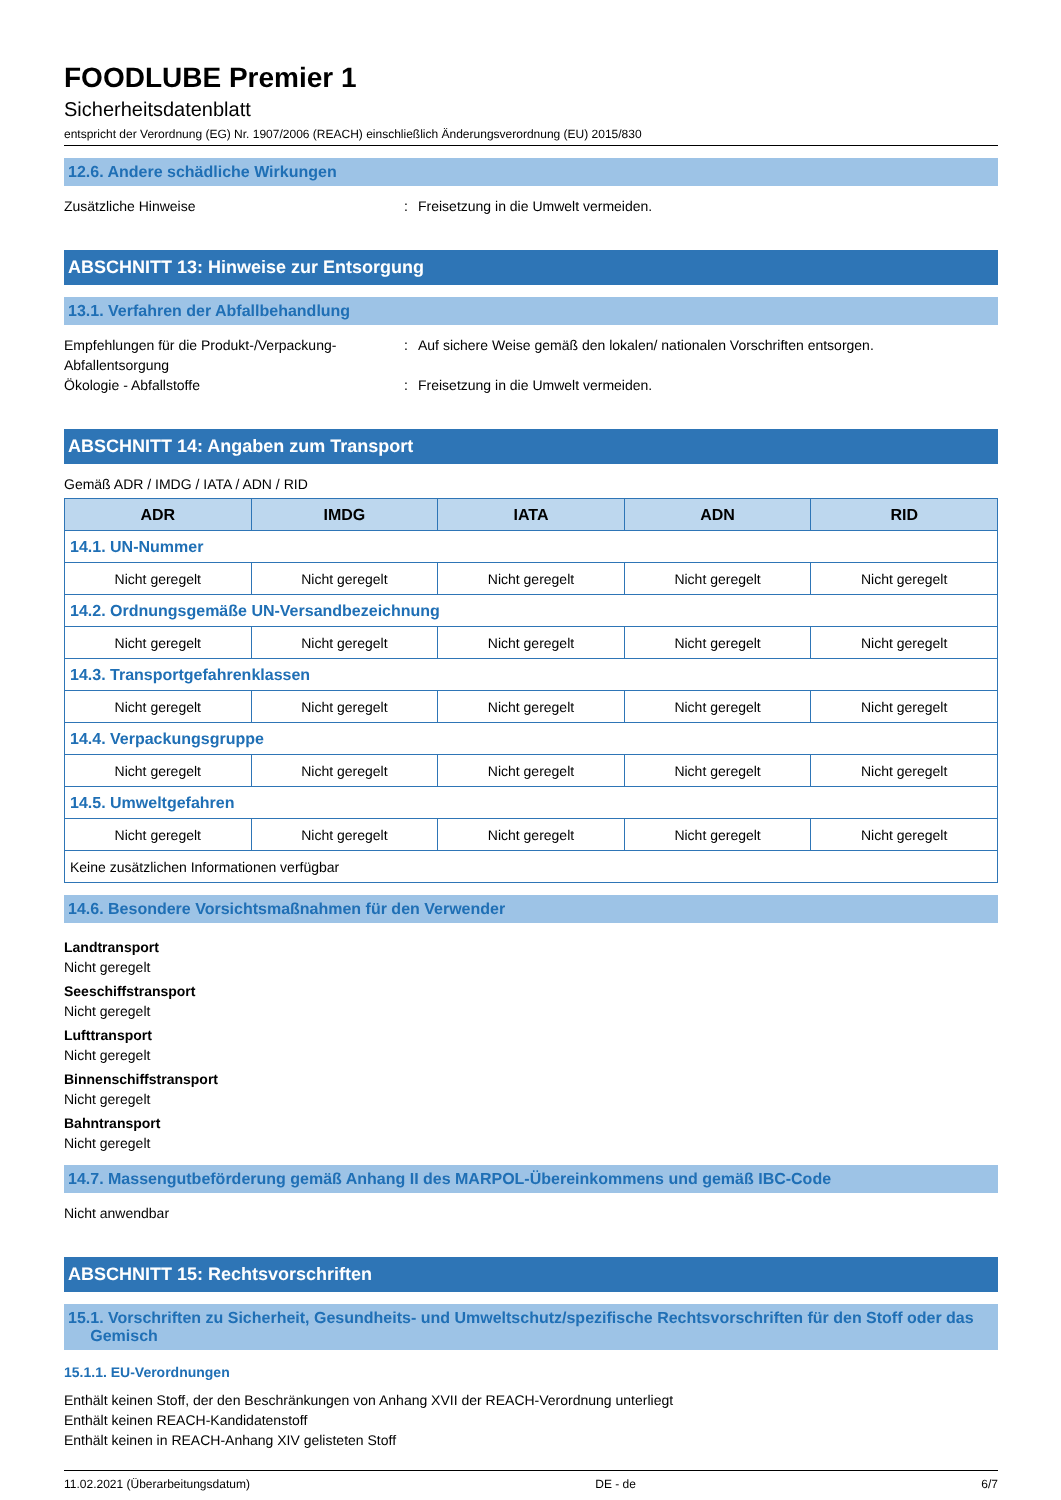FOODLUBE Premier 1
Sicherheitsdatenblatt
entspricht der Verordnung (EG) Nr. 1907/2006 (REACH) einschließlich Änderungsverordnung (EU) 2015/830
12.6. Andere schädliche Wirkungen
Zusätzliche Hinweise : Freisetzung in die Umwelt vermeiden.
ABSCHNITT 13: Hinweise zur Entsorgung
13.1. Verfahren der Abfallbehandlung
Empfehlungen für die Produkt-/Verpackung-Abfallentsorgung
: Auf sichere Weise gemäß den lokalen/ nationalen Vorschriften entsorgen.
Ökologie - Abfallstoffe : Freisetzung in die Umwelt vermeiden.
ABSCHNITT 14: Angaben zum Transport
Gemäß ADR / IMDG / IATA / ADN / RID
| ADR | IMDG | IATA | ADN | RID |
| --- | --- | --- | --- | --- |
| 14.1. UN-Nummer | | | | |
| Nicht geregelt | Nicht geregelt | Nicht geregelt | Nicht geregelt | Nicht geregelt |
| 14.2. Ordnungsgemäße UN-Versandbezeichnung | | | | |
| Nicht geregelt | Nicht geregelt | Nicht geregelt | Nicht geregelt | Nicht geregelt |
| 14.3. Transportgefahrenklassen | | | | |
| Nicht geregelt | Nicht geregelt | Nicht geregelt | Nicht geregelt | Nicht geregelt |
| 14.4. Verpackungsgruppe | | | | |
| Nicht geregelt | Nicht geregelt | Nicht geregelt | Nicht geregelt | Nicht geregelt |
| 14.5. Umweltgefahren | | | | |
| Nicht geregelt | Nicht geregelt | Nicht geregelt | Nicht geregelt | Nicht geregelt |
| Keine zusätzlichen Informationen verfügbar | | | | |
14.6. Besondere Vorsichtsmaßnahmen für den Verwender
Landtransport
Nicht geregelt
Seeschiffstransport
Nicht geregelt
Lufttransport
Nicht geregelt
Binnenschiffstransport
Nicht geregelt
Bahntransport
Nicht geregelt
14.7. Massengutbeförderung gemäß Anhang II des MARPOL-Übereinkommens und gemäß IBC-Code
Nicht anwendbar
ABSCHNITT 15: Rechtsvorschriften
15.1. Vorschriften zu Sicherheit, Gesundheits- und Umweltschutz/spezifische Rechtsvorschriften für den Stoff oder das
Gemisch
15.1.1. EU-Verordnungen
Enthält keinen Stoff, der den Beschränkungen von Anhang XVII der REACH-Verordnung unterliegt
Enthält keinen REACH-Kandidatenstoff
Enthält keinen in REACH-Anhang XIV gelisteten Stoff
11.02.2021 (Überarbeitungsdatum) DE - de 6/7